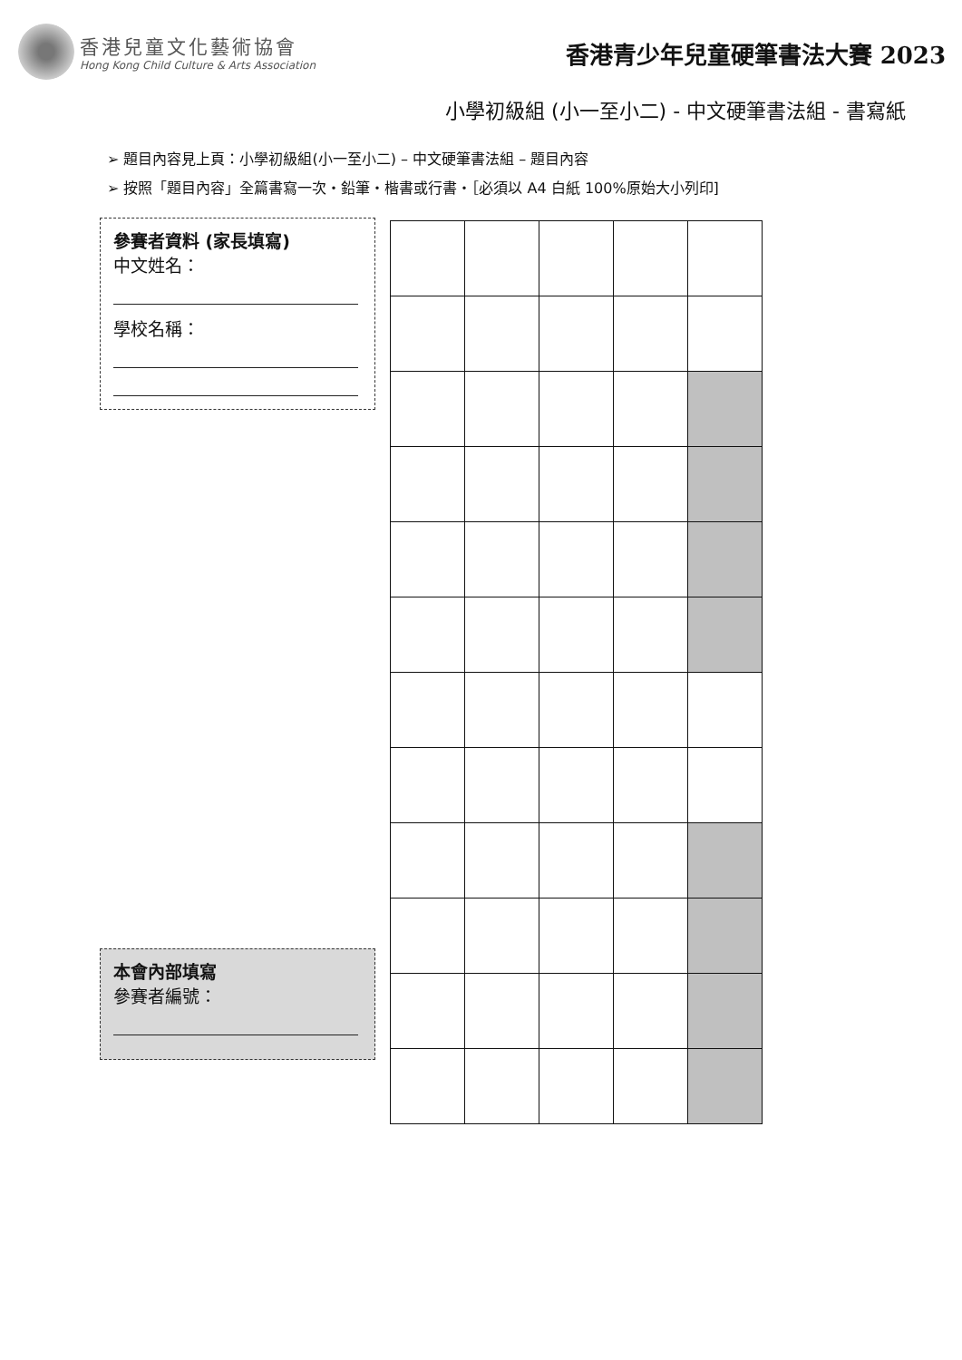香港兒童文化藝術協會
Hong Kong Child Culture & Arts Association
香港青少年兒童硬筆書法大賽 2023
小學初級組 (小一至小二) - 中文硬筆書法組 - 書寫紙
➢ 題目內容見上頁：小學初級組(小一至小二) – 中文硬筆書法組 – 題目內容
➢ 按照「題目內容」全篇書寫一次・鉛筆・楷書或行書・［必須以 A4 白紙 100%原始大小列印]
參賽者資料 (家長填寫)
中文姓名：
學校名稱：
本會內部填寫
參賽者編號：